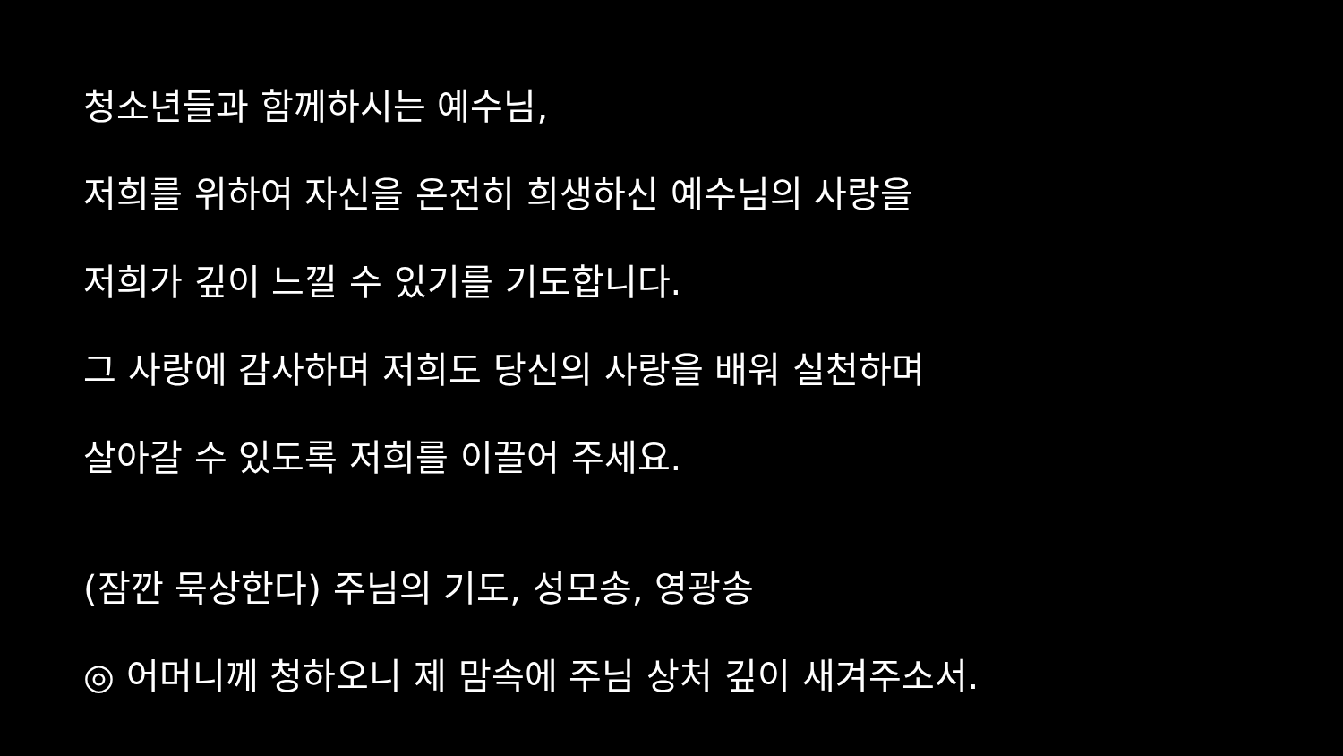청소년들과 함께하시는 예수님,
저희를 위하여 자신을 온전히 희생하신 예수님의 사랑을
저희가 깊이 느낄 수 있기를 기도합니다.
그 사랑에 감사하며 저희도 당신의 사랑을 배워 실천하며
살아갈 수 있도록 저희를 이끌어 주세요.
(잠깐 묵상한다) 주님의 기도, 성모송, 영광송
◎ 어머니께 청하오니 제 맘속에 주님 상처 깊이 새겨주소서.